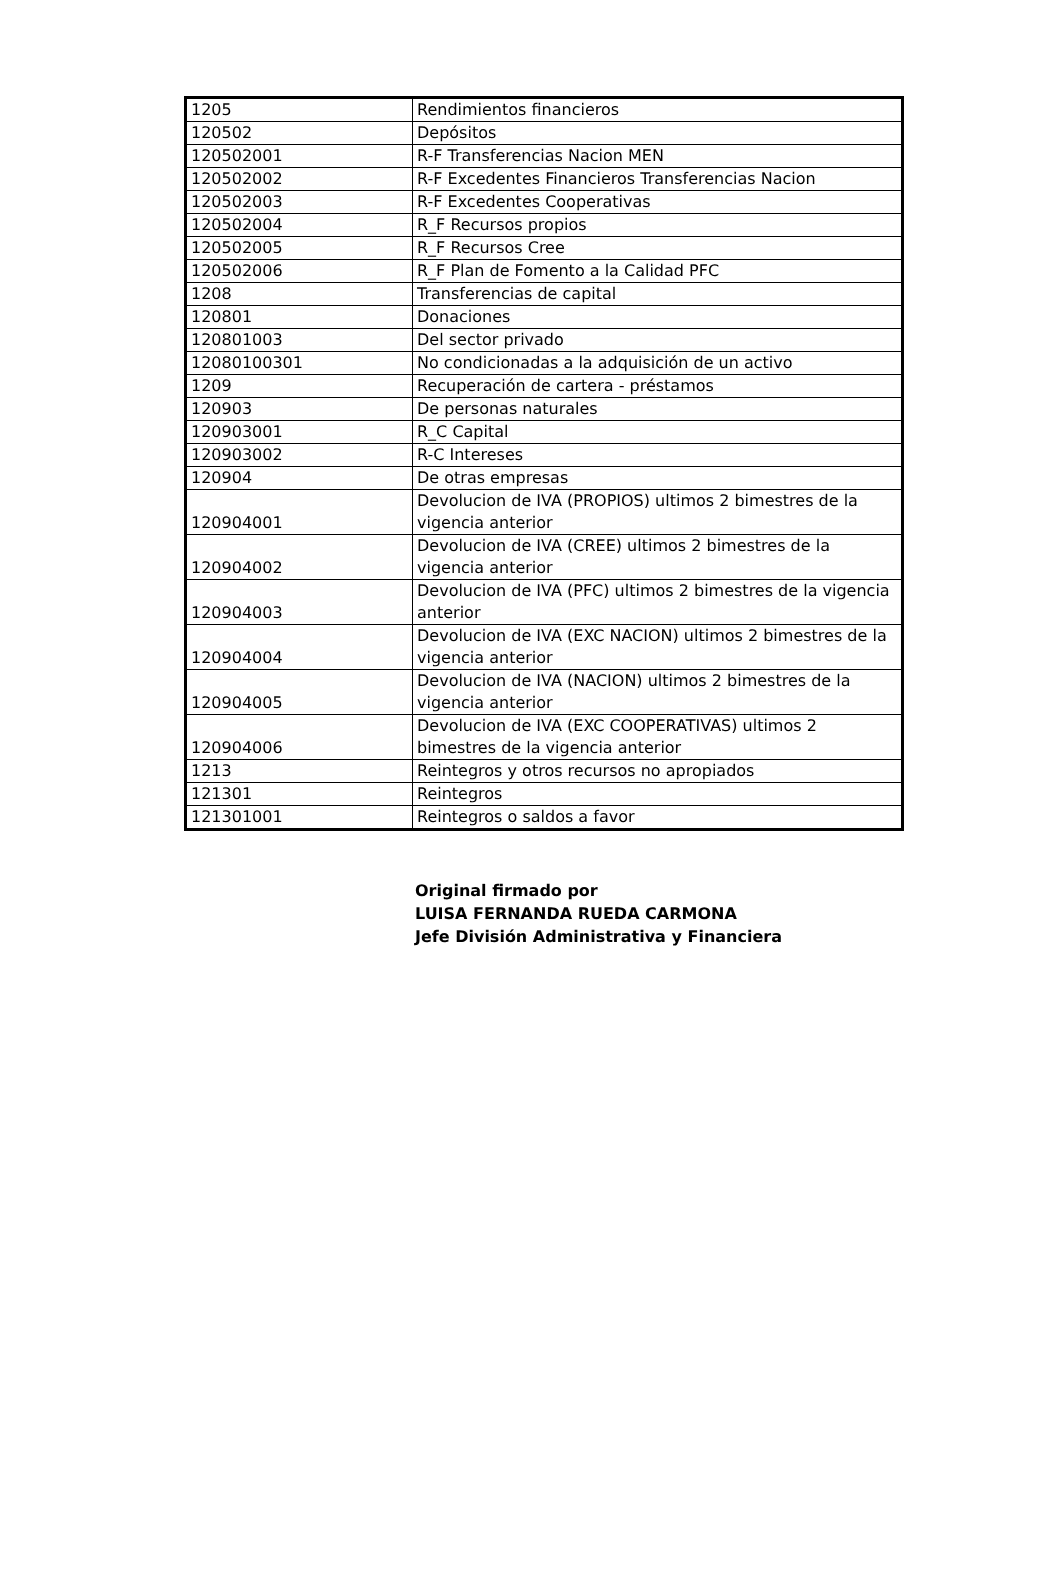| 1205 | Rendimientos financieros |
| 120502 | Depósitos |
| 120502001 | R-F Transferencias Nacion MEN |
| 120502002 | R-F Excedentes Financieros Transferencias Nacion |
| 120502003 | R-F Excedentes Cooperativas |
| 120502004 | R_F Recursos propios |
| 120502005 | R_F Recursos Cree |
| 120502006 | R_F Plan de Fomento a la Calidad PFC |
| 1208 | Transferencias de capital |
| 120801 | Donaciones |
| 120801003 | Del sector privado |
| 12080100301 | No condicionadas a la adquisición de un activo |
| 1209 | Recuperación de cartera - préstamos |
| 120903 | De personas naturales |
| 120903001 | R_C Capital |
| 120903002 | R-C Intereses |
| 120904 | De otras empresas |
| 120904001 | Devolucion de IVA (PROPIOS) ultimos 2 bimestres de la vigencia anterior |
| 120904002 | Devolucion de IVA (CREE) ultimos 2 bimestres de la vigencia anterior |
| 120904003 | Devolucion de IVA (PFC) ultimos 2 bimestres de la vigencia anterior |
| 120904004 | Devolucion de IVA (EXC NACION) ultimos 2 bimestres de la vigencia anterior |
| 120904005 | Devolucion de IVA (NACION) ultimos 2 bimestres de la vigencia anterior |
| 120904006 | Devolucion de IVA (EXC COOPERATIVAS) ultimos 2 bimestres de la vigencia anterior |
| 1213 | Reintegros y otros recursos no apropiados |
| 121301 | Reintegros |
| 121301001 | Reintegros o saldos a favor |
Original firmado por
LUISA FERNANDA RUEDA CARMONA
Jefe División Administrativa y Financiera